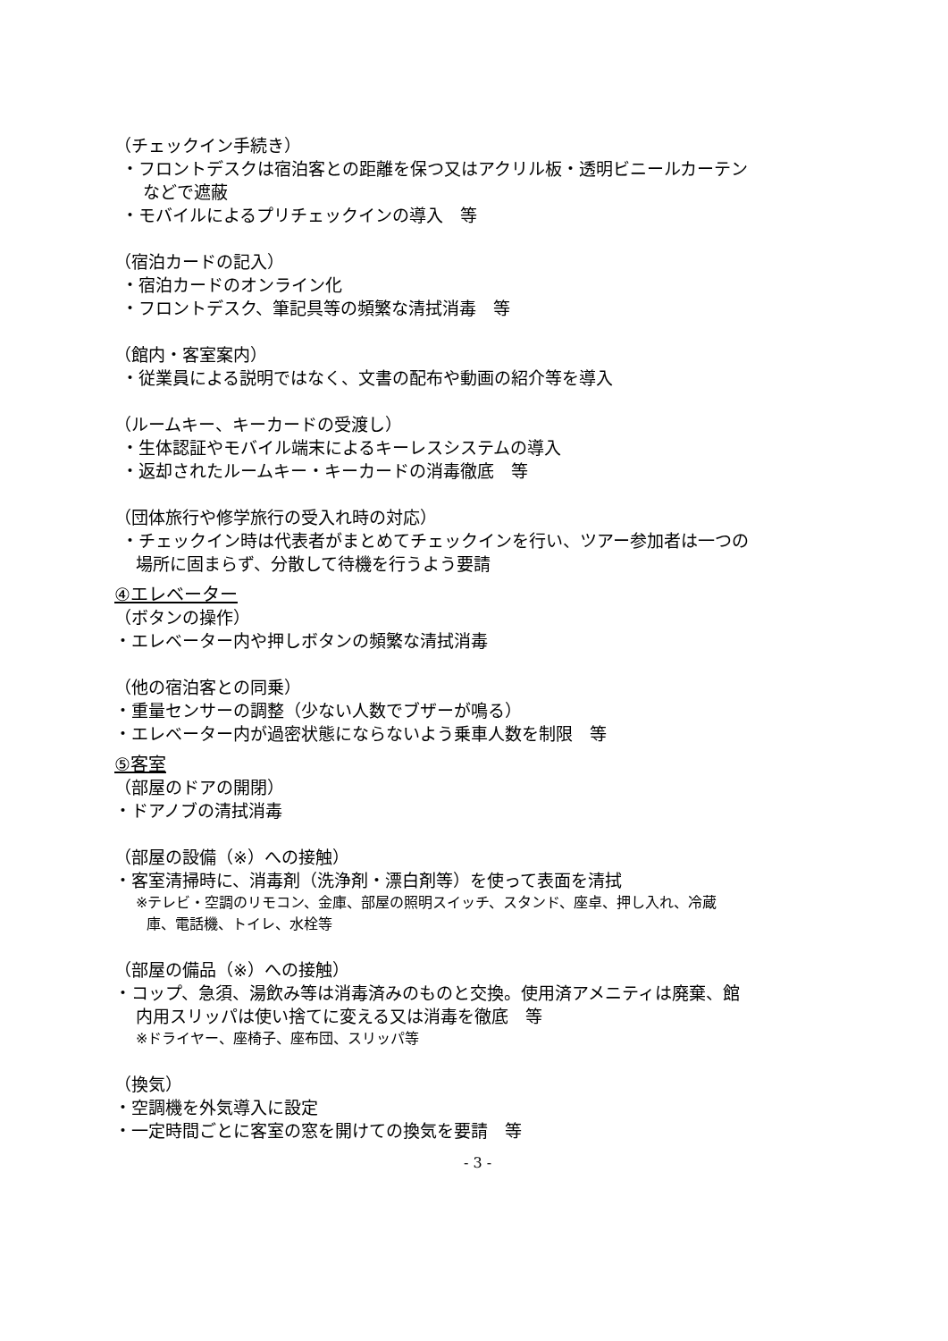（チェックイン手続き）
・フロントデスクは宿泊客との距離を保つ又はアクリル板・透明ビニールカーテン
などで遮蔽
・モバイルによるプリチェックインの導入　等
（宿泊カードの記入）
・宿泊カードのオンライン化
・フロントデスク、筆記具等の頻繁な清拭消毒　等
（館内・客室案内）
・従業員による説明ではなく、文書の配布や動画の紹介等を導入
（ルームキー、キーカードの受渡し）
・生体認証やモバイル端末によるキーレスシステムの導入
・返却されたルームキー・キーカードの消毒徹底　等
（団体旅行や修学旅行の受入れ時の対応）
・チェックイン時は代表者がまとめてチェックインを行い、ツアー参加者は一つの
場所に固まらず、分散して待機を行うよう要請
④エレベーター
（ボタンの操作）
・エレベーター内や押しボタンの頻繁な清拭消毒
（他の宿泊客との同乗）
・重量センサーの調整（少ない人数でブザーが鳴る）
・エレベーター内が過密状態にならないよう乗車人数を制限　等
⑤客室
（部屋のドアの開閉）
・ドアノブの清拭消毒
（部屋の設備（※）への接触）
・客室清掃時に、消毒剤（洗浄剤・漂白剤等）を使って表面を清拭
※テレビ・空調のリモコン、金庫、部屋の照明スイッチ、スタンド、座卓、押し入れ、冷蔵
庫、電話機、トイレ、水栓等
（部屋の備品（※）への接触）
・コップ、急須、湯飲み等は消毒済みのものと交換。使用済アメニティは廃棄、館
内用スリッパは使い捨てに変える又は消毒を徹底　等
※ドライヤー、座椅子、座布団、スリッパ等
（換気）
・空調機を外気導入に設定
・一定時間ごとに客室の窓を開けての換気を要請　等
- 3 -